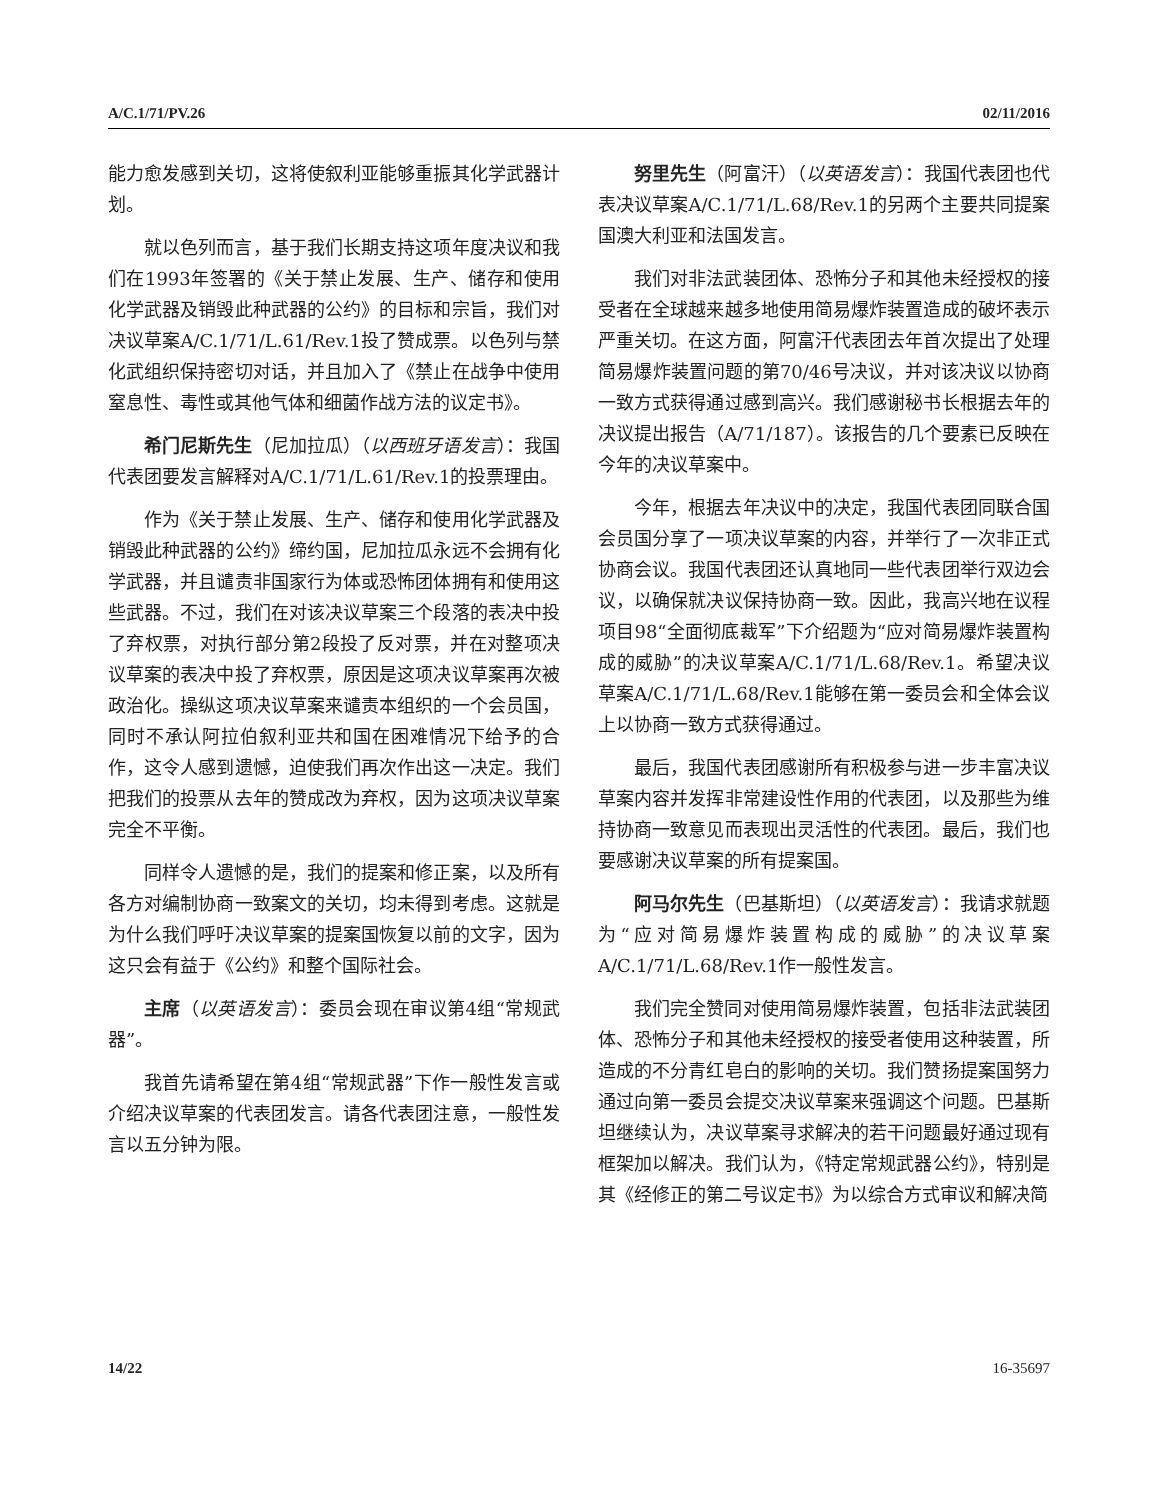A/C.1/71/PV.26 02/11/2016
能力愈发感到关切，这将使叙利亚能够重振其化学武器计划。
就以色列而言，基于我们长期支持这项年度决议和我们在1993年签署的《关于禁止发展、生产、储存和使用化学武器及销毁此种武器的公约》的目标和宗旨，我们对决议草案A/C.1/71/L.61/Rev.1投了赞成票。以色列与禁化武组织保持密切对话，并且加入了《禁止在战争中使用窒息性、毒性或其他气体和细菌作战方法的议定书》。
希门尼斯先生（尼加拉瓜）（以西班牙语发言）：我国代表团要发言解释对A/C.1/71/L.61/Rev.1的投票理由。
作为《关于禁止发展、生产、储存和使用化学武器及销毁此种武器的公约》缔约国，尼加拉瓜永远不会拥有化学武器，并且谴责非国家行为体或恐怖团体拥有和使用这些武器。不过，我们在对该决议草案三个段落的表决中投了弃权票，对执行部分第2段投了反对票，并在对整项决议草案的表决中投了弃权票，原因是这项决议草案再次被政治化。操纵这项决议草案来谴责本组织的一个会员国，同时不承认阿拉伯叙利亚共和国在困难情况下给予的合作，这令人感到遗憾，迫使我们再次作出这一决定。我们把我们的投票从去年的赞成改为弃权，因为这项决议草案完全不平衡。
同样令人遗憾的是，我们的提案和修正案，以及所有各方对编制协商一致案文的关切，均未得到考虑。这就是为什么我们呼吁决议草案的提案国恢复以前的文字，因为这只会有益于《公约》和整个国际社会。
主席（以英语发言）：委员会现在审议第4组“常规武器”。
我首先请希望在第4组“常规武器”下作一般性发言或介绍决议草案的代表团发言。请各代表团注意，一般性发言以五分钟为限。
努里先生（阿富汗）（以英语发言）：我国代表团也代表决议草案A/C.1/71/L.68/Rev.1的另两个主要共同提案国澳大利亚和法国发言。
我们对非法武装团体、恐怖分子和其他未经授权的接受者在全球越来越多地使用简易爆炸装置造成的破坏表示严重关切。在这方面，阿富汗代表团去年首次提出了处理简易爆炸装置问题的第70/46号决议，并对该决议以协商一致方式获得通过感到高兴。我们感谢秘书长根据去年的决议提出报告（A/71/187）。该报告的几个要素已反映在今年的决议草案中。
今年，根据去年决议中的决定，我国代表团同联合国会员国分享了一项决议草案的内容，并举行了一次非正式协商会议。我国代表团还认真地同一些代表团举行双边会议，以确保就决议保持协商一致。因此，我高兴地在议程项目98“全面彻底裁军”下介绍题为“应对简易爆炸装置构成的威胁”的决议草案A/C.1/71/L.68/Rev.1。希望决议草案A/C.1/71/L.68/Rev.1能够在第一委员会和全体会议上以协商一致方式获得通过。
最后，我国代表团感谢所有积极参与进一步丰富决议草案内容并发挥非常建设性作用的代表团，以及那些为维持协商一致意见而表现出灵活性的代表团。最后，我们也要感谢决议草案的所有提案国。
阿马尔先生（巴基斯坦）（以英语发言）：我请求就题为“应对简易爆炸装置构成的威胁”的决议草案A/C.1/71/L.68/Rev.1作一般性发言。
我们完全赞同对使用简易爆炸装置，包括非法武装团体、恐怖分子和其他未经授权的接受者使用这种装置，所造成的不分青红皂白的影响的关切。我们赞扬提案国努力通过向第一委员会提交决议草案来强调这个问题。巴基斯坦继续认为，决议草案寻求解决的若干问题最好通过现有框架加以解决。我们认为，《特定常规武器公约》，特别是其《经修正的第二号议定书》为以综合方式审议和解决简
14/22 16-35697